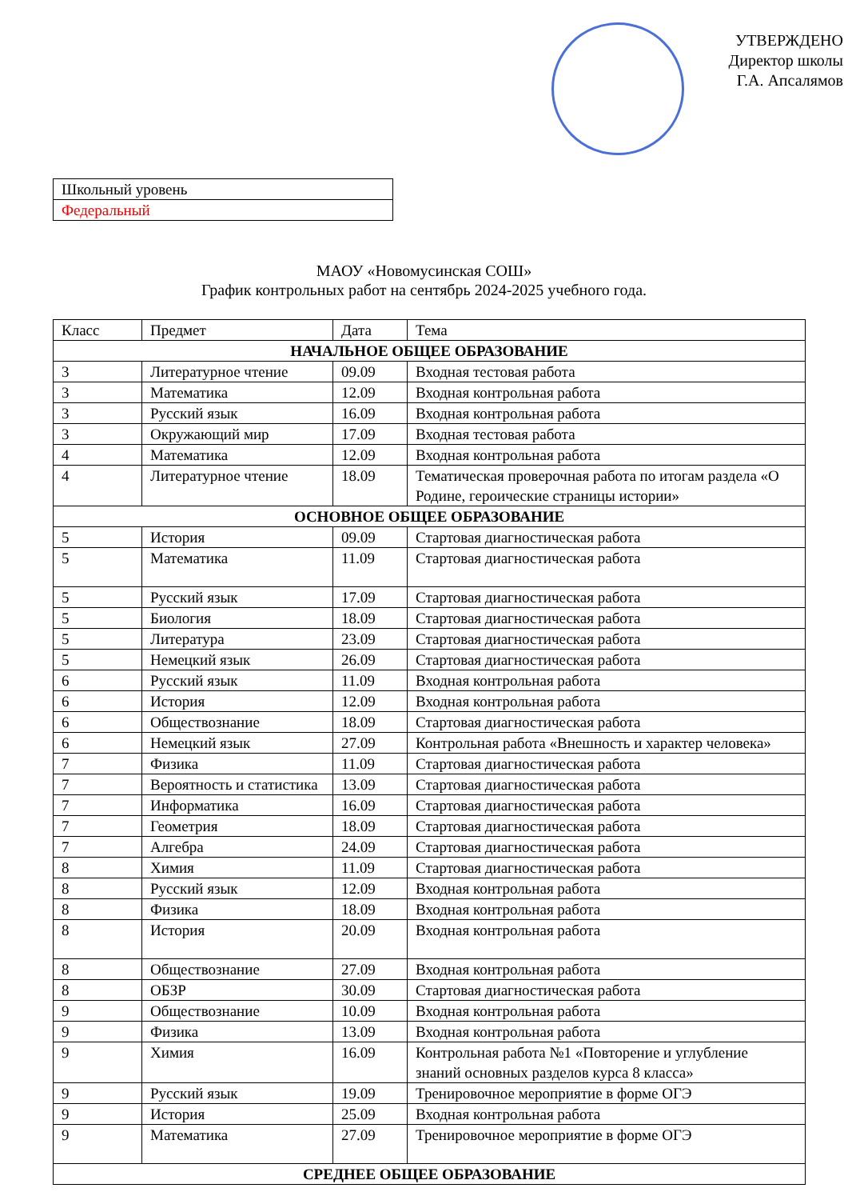УТВЕРЖДЕНО
Директор школы
Г.А. Апсалямов
| Школьный уровень |
| Федеральный |
МАОУ «Новомусинская СОШ»
График контрольных работ на сентябрь 2024-2025 учебного года.
| Класс | Предмет | Дата | Тема |
| НАЧАЛЬНОЕ ОБЩЕЕ ОБРАЗОВАНИЕ | | | |
| 3 | Литературное чтение | 09.09 | Входная тестовая работа |
| 3 | Математика | 12.09 | Входная контрольная работа |
| 3 | Русский язык | 16.09 | Входная контрольная работа |
| 3 | Окружающий мир | 17.09 | Входная тестовая работа |
| 4 | Математика | 12.09 | Входная контрольная работа |
| 4 | Литературное чтение | 18.09 | Тематическая проверочная работа по итогам раздела «О Родине, героические страницы истории» |
| ОСНОВНОЕ ОБЩЕЕ ОБРАЗОВАНИЕ | | | |
| 5 | История | 09.09 | Стартовая диагностическая работа |
| 5 | Математика | 11.09 | Стартовая диагностическая работа |
| 5 | Русский язык | 17.09 | Стартовая диагностическая работа |
| 5 | Биология | 18.09 | Стартовая диагностическая работа |
| 5 | Литература | 23.09 | Стартовая диагностическая работа |
| 5 | Немецкий язык | 26.09 | Стартовая диагностическая работа |
| 6 | Русский язык | 11.09 | Входная контрольная работа |
| 6 | История | 12.09 | Входная контрольная работа |
| 6 | Обществознание | 18.09 | Стартовая диагностическая работа |
| 6 | Немецкий язык | 27.09 | Контрольная работа «Внешность и характер человека» |
| 7 | Физика | 11.09 | Стартовая диагностическая работа |
| 7 | Вероятность и статистика | 13.09 | Стартовая диагностическая работа |
| 7 | Информатика | 16.09 | Стартовая диагностическая работа |
| 7 | Геометрия | 18.09 | Стартовая диагностическая работа |
| 7 | Алгебра | 24.09 | Стартовая диагностическая работа |
| 8 | Химия | 11.09 | Стартовая диагностическая работа |
| 8 | Русский язык | 12.09 | Входная контрольная работа |
| 8 | Физика | 18.09 | Входная контрольная работа |
| 8 | История | 20.09 | Входная контрольная работа |
| 8 | Обществознание | 27.09 | Входная контрольная работа |
| 8 | ОБЗР | 30.09 | Стартовая диагностическая работа |
| 9 | Обществознание | 10.09 | Входная контрольная работа |
| 9 | Физика | 13.09 | Входная контрольная работа |
| 9 | Химия | 16.09 | Контрольная работа №1 «Повторение и углубление знаний основных разделов курса 8 класса» |
| 9 | Русский язык | 19.09 | Тренировочное мероприятие в форме ОГЭ |
| 9 | История | 25.09 | Входная контрольная работа |
| 9 | Математика | 27.09 | Тренировочное мероприятие в форме ОГЭ |
| СРЕДНЕЕ ОБЩЕЕ ОБРАЗОВАНИЕ | | | |